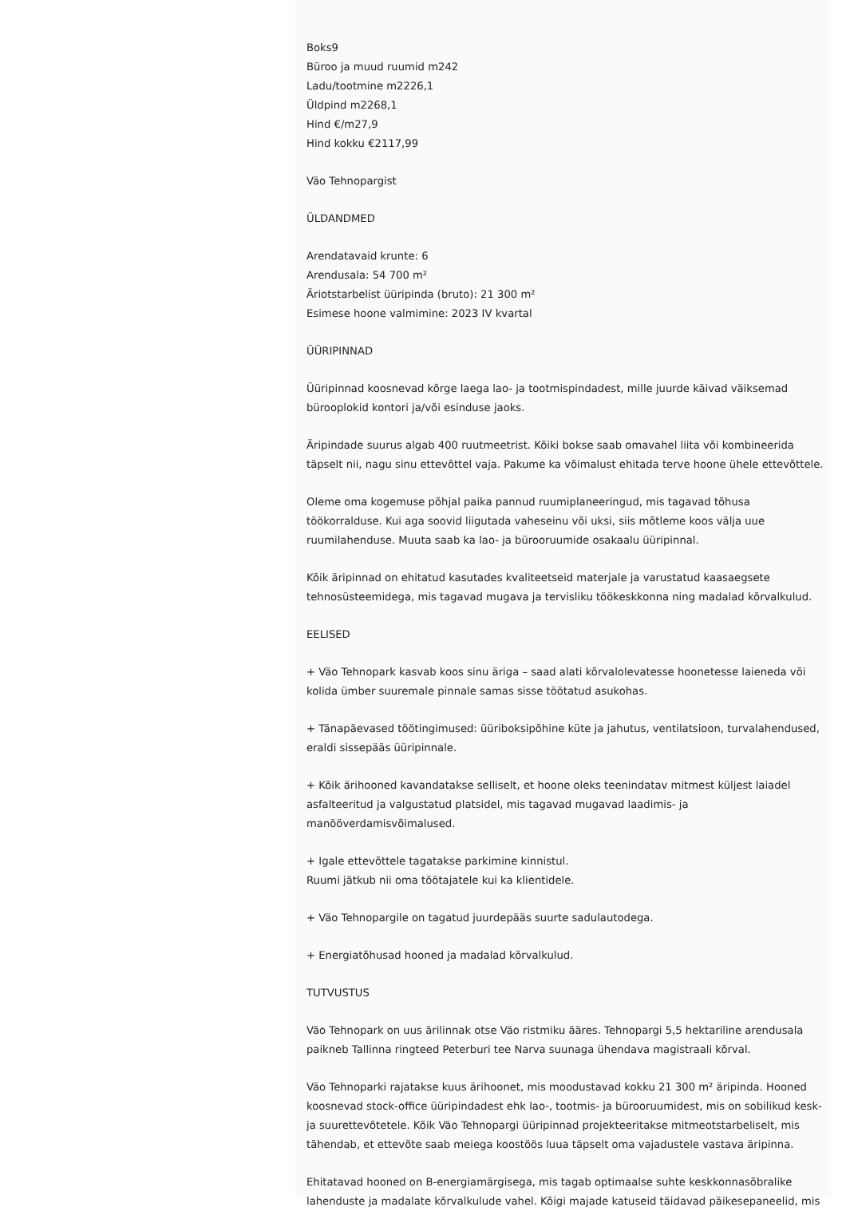Boks9
Büroo ja muud ruumid m242
Ladu/tootmine m2226,1
Üldpind m2268,1
Hind €/m27,9
Hind kokku €2117,99
Väo Tehnopargist
ÜLDANDMED
Arendatavaid krunte: 6
Arendusala: 54 700 m²
Äriotstarbelist üüripinda (bruto): 21 300 m²
Esimese hoone valmimine: 2023 IV kvartal
ÜÜRIPINNAD
Üüripinnad koosnevad kõrge laega lao- ja tootmispindadest, mille juurde käivad väiksemad bürooplokid kontori ja/või esinduse jaoks.
Äripindade suurus algab 400 ruutmeetrist. Kõiki bokse saab omavahel liita või kombineerida täpselt nii, nagu sinu ettevõttel vaja. Pakume ka võimalust ehitada terve hoone ühele ettevõttele.
Oleme oma kogemuse põhjal paika pannud ruumiplaneeringud, mis tagavad tõhusa töökorralduse. Kui aga soovid liigutada vaheseinu või uksi, siis mõtleme koos välja uue ruumilahenduse. Muuta saab ka lao- ja bürooruumide osakaalu üüripinnal.
Kõik äripinnad on ehitatud kasutades kvaliteetseid materjale ja varustatud kaasaegsete tehnosüsteemidega, mis tagavad mugava ja tervisliku töökeskkonna ning madalad kõrvalkulud.
EELISED
+ Väo Tehnopark kasvab koos sinu äriga – saad alati kõrvalolevatesse hoonetesse laieneda või kolida ümber suuremale pinnale samas sisse töötatud asukohas.
+ Tänapäevased töötingimused: üüriboksipõhine küte ja jahutus, ventilatsioon, turvalahendused, eraldi sissepääs üüripinnale.
+ Kõik ärihooned kavandatakse selliselt, et hoone oleks teenindatav mitmest küljest laiadel asfalteeritud ja valgustatud platsidel, mis tagavad mugavad laadimis- ja manööverdamisvõimalused.
+ Igale ettevõttele tagatakse parkimine kinnistul.
Ruumi jätkub nii oma töötajatele kui ka klientidele.
+ Väo Tehnopargile on tagatud juurdepääs suurte sadulautodega.
+ Energiatõhusad hooned ja madalad kõrvalkulud.
TUTVUSTUS
Väo Tehnopark on uus ärilinnak otse Väo ristmiku ääres. Tehnopargi 5,5 hektariline arendusala paikneb Tallinna ringteed Peterburi tee Narva suunaga ühendava magistraali kõrval.
Väo Tehnoparki rajatakse kuus ärihoonet, mis moodustavad kokku 21 300 m² äripinda. Hooned koosnevad stock-office üüripindadest ehk lao-, tootmis- ja bürooruumidest, mis on sobilikud kesk- ja suurettevõtetele. Kõik Väo Tehnopargi üüripinnad projekteeritakse mitmeotstarbeliselt, mis tähendab, et ettevõte saab meiega koostöös luua täpselt oma vajadustele vastava äripinna.
Ehitatavad hooned on B-energiamärgisega, mis tagab optimaalse suhte keskkonnasõbralike lahenduste ja madalate kõrvalkulude vahel. Kõigi majade katuseid täidavad päikesepaneelid, mis